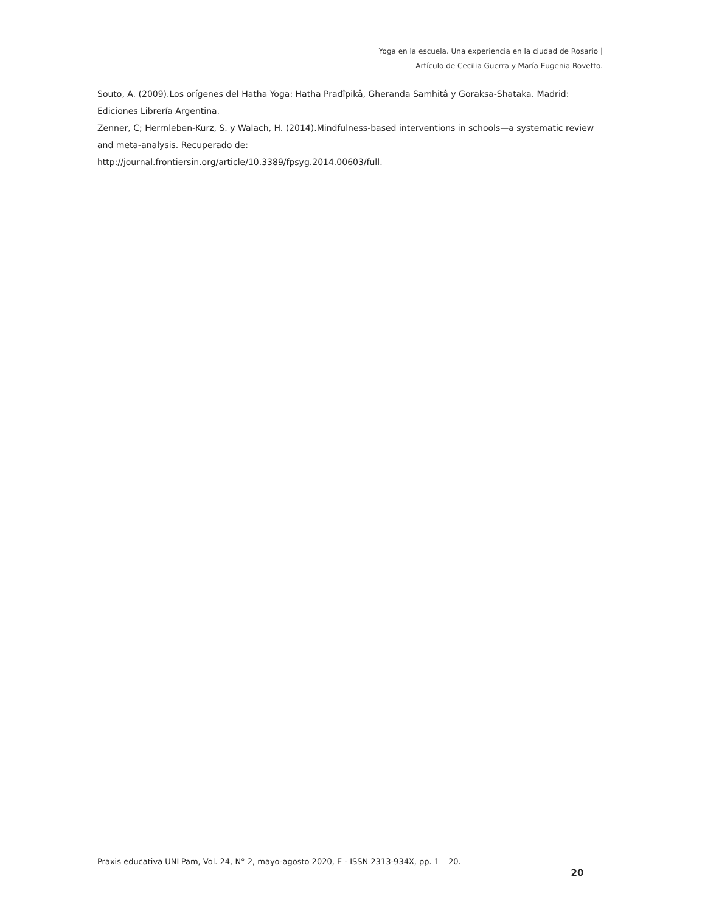Yoga en la escuela. Una experiencia en la ciudad de Rosario |
Artículo de Cecilia Guerra y María Eugenia Rovetto.
Souto, A. (2009).Los orígenes del Hatha Yoga: Hatha Pradîpikâ, Gheranda Samhitâ y Goraksa-Shataka. Madrid: Ediciones Librería Argentina.
Zenner, C; Herrnleben-Kurz, S. y Walach, H. (2014).Mindfulness-based interventions in schools—a systematic review and meta-analysis. Recuperado de:
http://journal.frontiersin.org/article/10.3389/fpsyg.2014.00603/full.
Praxis educativa UNLPam, Vol. 24, N° 2, mayo-agosto 2020, E - ISSN 2313-934X, pp. 1 – 20. 20